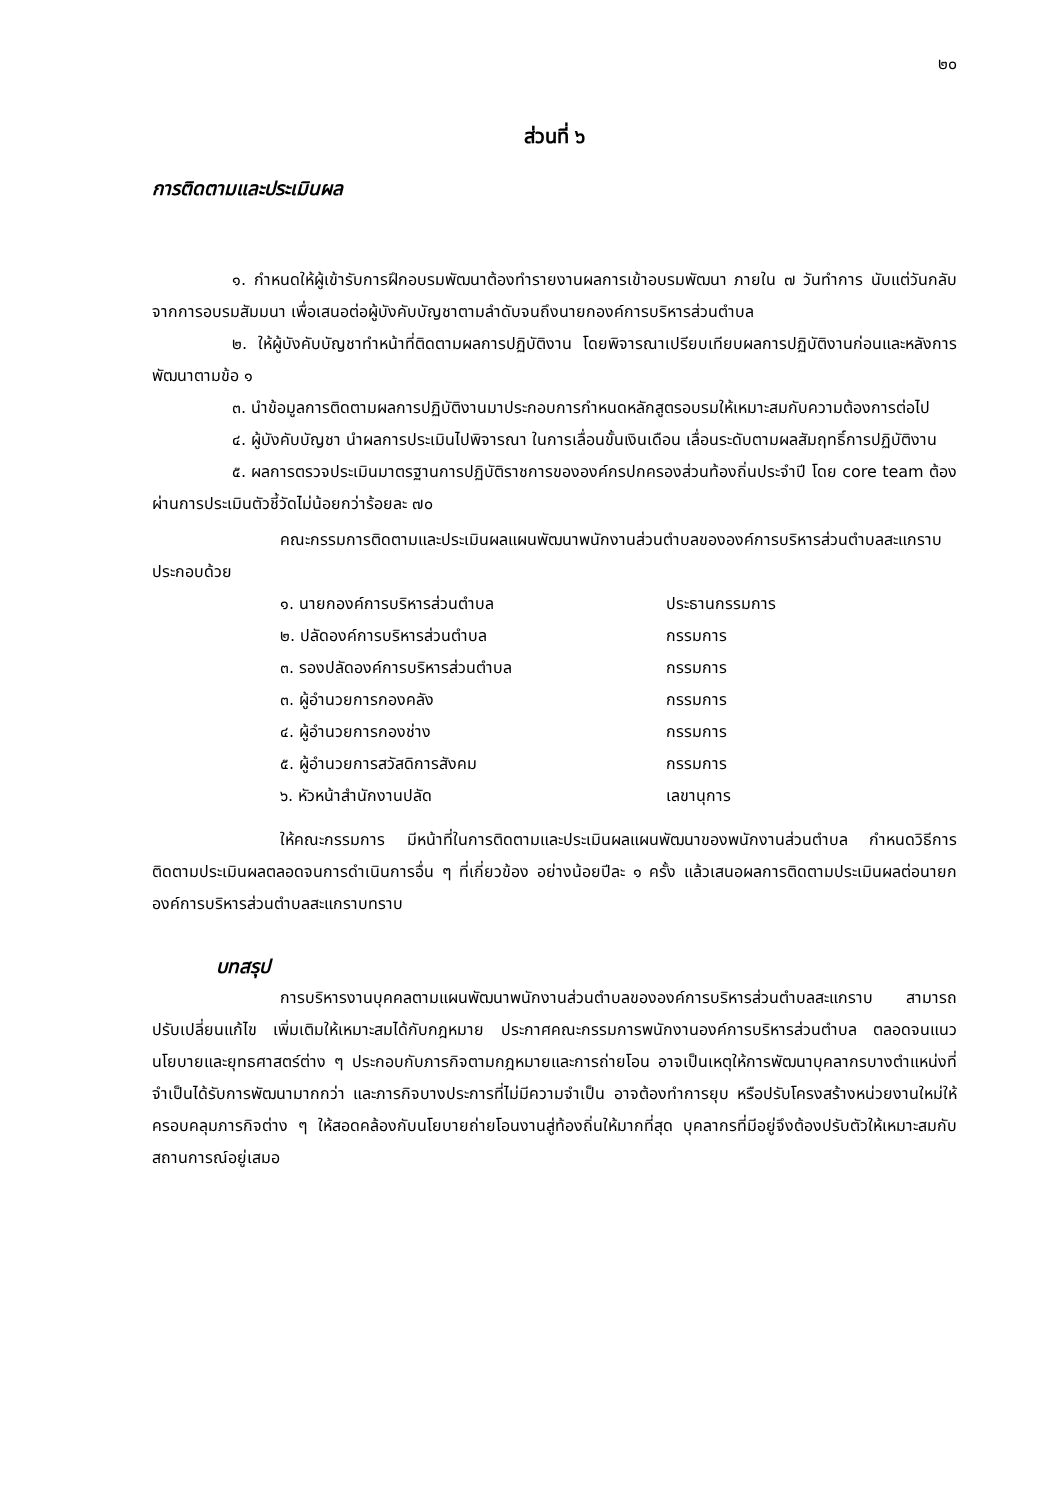๒๐
ส่วนที่ ๖
การติดตามและประเมินผล
๑. กำหนดให้ผู้เข้ารับการฝึกอบรมพัฒนาต้องทำรายงานผลการเข้าอบรมพัฒนา ภายใน ๗ วันทำการ นับแต่วันกลับจากการอบรมสัมมนา เพื่อเสนอต่อผู้บังคับบัญชาตามลำดับจนถึงนายกองค์การบริหารส่วนตำบล
๒. ให้ผู้บังคับบัญชาทำหน้าที่ติดตามผลการปฏิบัติงาน โดยพิจารณาเปรียบเทียบผลการปฏิบัติงานก่อนและหลังการพัฒนาตามข้อ ๑
๓. นำข้อมูลการติดตามผลการปฏิบัติงานมาประกอบการกำหนดหลักสูตรอบรมให้เหมาะสมกับความต้องการต่อไป
๔. ผู้บังคับบัญชา นำผลการประเมินไปพิจารณา ในการเลื่อนขั้นเงินเดือน เลื่อนระดับตามผลสัมฤทธิ์การปฏิบัติงาน
๕. ผลการตรวจประเมินมาตรฐานการปฏิบัติราชการขององค์กรปกครองส่วนท้องถิ่นประจำปี โดย core team ต้องผ่านการประเมินตัวชี้วัดไม่น้อยกว่าร้อยละ ๗๐
คณะกรรมการติดตามและประเมินผลแผนพัฒนาพนักงานส่วนตำบลขององค์การบริหารส่วนตำบลสะแกราบ ประกอบด้วย
| ๑. นายกองค์การบริหารส่วนตำบล | ประธานกรรมการ |
| ๒. ปลัดองค์การบริหารส่วนตำบล | กรรมการ |
| ๓. รองปลัดองค์การบริหารส่วนตำบล | กรรมการ |
| ๓. ผู้อำนวยการกองคลัง | กรรมการ |
| ๔. ผู้อำนวยการกองช่าง | กรรมการ |
| ๕. ผู้อำนวยการสวัสดิการสังคม | กรรมการ |
| ๖. หัวหน้าสำนักงานปลัด | เลขานุการ |
ให้คณะกรรมการ มีหน้าที่ในการติดตามและประเมินผลแผนพัฒนาของพนักงานส่วนตำบล กำหนดวิธีการติดตามประเมินผลตลอดจนการดำเนินการอื่น ๆ ที่เกี่ยวข้อง อย่างน้อยปีละ ๑ ครั้ง แล้วเสนอผลการติดตามประเมินผลต่อนายกองค์การบริหารส่วนตำบลสะแกราบทราบ
บทสรุป
การบริหารงานบุคคลตามแผนพัฒนาพนักงานส่วนตำบลขององค์การบริหารส่วนตำบลสะแกราบ สามารถปรับเปลี่ยนแก้ไข เพิ่มเติมให้เหมาะสมได้กับกฎหมาย ประกาศคณะกรรมการพนักงานองค์การบริหารส่วนตำบล ตลอดจนแนวนโยบายและยุทธศาสตร์ต่าง ๆ ประกอบกับภารกิจตามกฎหมายและการถ่ายโอน อาจเป็นเหตุให้การพัฒนาบุคลากรบางตำแหน่งที่จำเป็นได้รับการพัฒนามากกว่า และภารกิจบางประการที่ไม่มีความจำเป็น อาจต้องทำการยุบ หรือปรับโครงสร้างหน่วยงานใหม่ให้ครอบคลุมภารกิจต่าง ๆ ให้สอดคล้องกับนโยบายถ่ายโอนงานสู่ท้องถิ่นให้มากที่สุด บุคลากรที่มีอยู่จึงต้องปรับตัวให้เหมาะสมกับสถานการณ์อยู่เสมอ